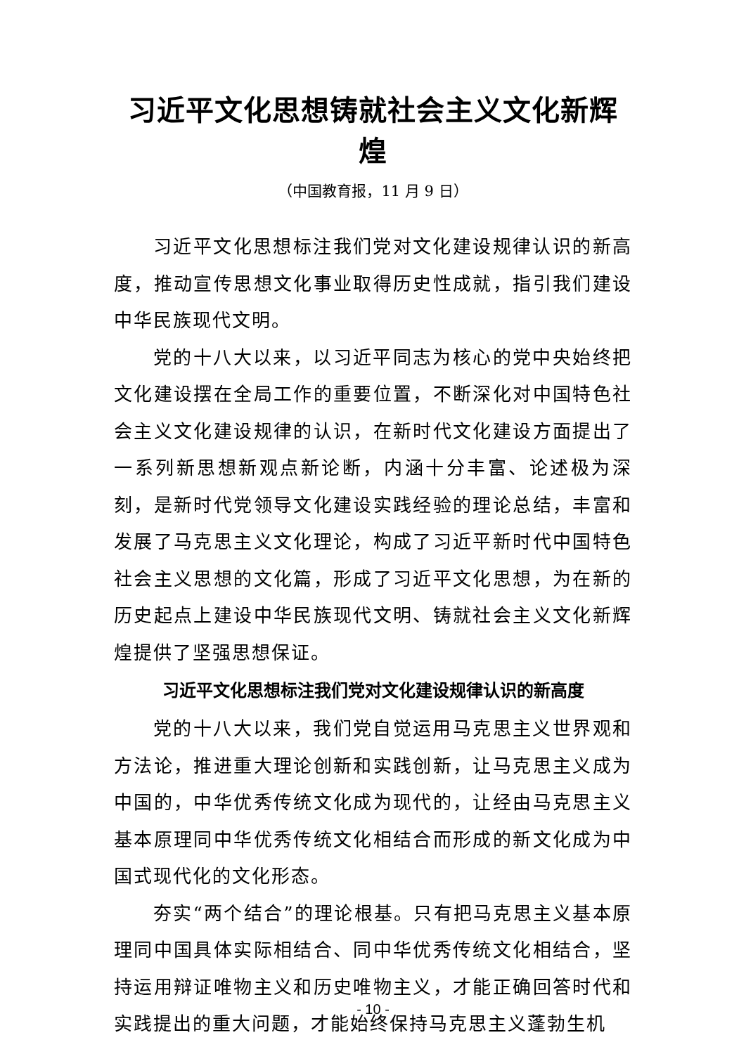习近平文化思想铸就社会主义文化新辉煌
（中国教育报，11 月 9 日）
习近平文化思想标注我们党对文化建设规律认识的新高度，推动宣传思想文化事业取得历史性成就，指引我们建设中华民族现代文明。
党的十八大以来，以习近平同志为核心的党中央始终把文化建设摆在全局工作的重要位置，不断深化对中国特色社会主义文化建设规律的认识，在新时代文化建设方面提出了一系列新思想新观点新论断，内涵十分丰富、论述极为深刻，是新时代党领导文化建设实践经验的理论总结，丰富和发展了马克思主义文化理论，构成了习近平新时代中国特色社会主义思想的文化篇，形成了习近平文化思想，为在新的历史起点上建设中华民族现代文明、铸就社会主义文化新辉煌提供了坚强思想保证。
习近平文化思想标注我们党对文化建设规律认识的新高度
党的十八大以来，我们党自觉运用马克思主义世界观和方法论，推进重大理论创新和实践创新，让马克思主义成为中国的，中华优秀传统文化成为现代的，让经由马克思主义基本原理同中华优秀传统文化相结合而形成的新文化成为中国式现代化的文化形态。
夯实“两个结合”的理论根基。只有把马克思主义基本原理同中国具体实际相结合、同中华优秀传统文化相结合，坚持运用辩证唯物主义和历史唯物主义，才能正确回答时代和实践提出的重大问题，才能始终保持马克思主义蓬勃生机
- 10 -